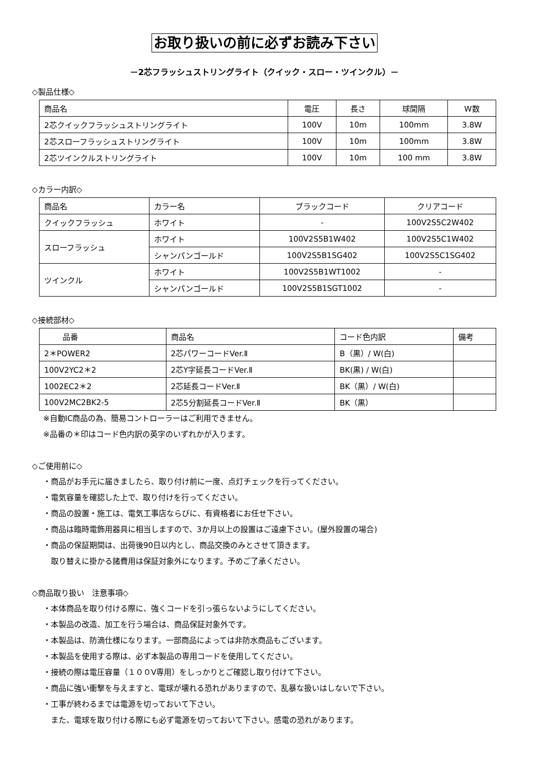お取り扱いの前に必ずお読み下さい
－2芯フラッシュストリングライト（クイック・スロー・ツインクル）－
◇製品仕様◇
| 商品名 | 電圧 | 長さ | 球間隔 | W数 |
| --- | --- | --- | --- | --- |
| 2芯クイックフラッシュストリングライト | 100V | 10m | 100mm | 3.8W |
| 2芯スローフラッシュストリングライト | 100V | 10m | 100mm | 3.8W |
| 2芯ツインクルストリングライト | 100V | 10m | 100 mm | 3.8W |
◇カラー内訳◇
| 商品名 | カラー名 | ブラックコード | クリアコード |
| --- | --- | --- | --- |
| クイックフラッシュ | ホワイト | - | 100V2S5C2W402 |
| スローフラッシュ | ホワイト | 100V2S5B1W402 | 100V2S5C1W402 |
| | シャンパンゴールド | 100V2S5B1SG402 | 100V2S5C1SG402 |
| ツインクル | ホワイト | 100V2S5B1WT1002 | - |
| | シャンパンゴールド | 100V2S5B1SGT1002 | - |
◇接続部材◇
| 品番 | 商品名 | コード色内訳 | 備考 |
| --- | --- | --- | --- |
| 2＊POWER2 | 2芯パワーコードVer.Ⅱ | B（黒）/ W(白) | |
| 100V2YC2＊2 | 2芯Y字延長コードVer.Ⅱ | BK(黒) / W(白) | |
| 1002EC2＊2 | 2芯延長コードVer.Ⅱ | BK（黒）/ W(白) | |
| 100V2MC2BK2-5 | 2芯5分割延長コードVer.Ⅱ | BK（黒） | |
※自動IC商品の為、簡易コントローラーはご利用できません。
※品番の＊印はコード色内訳の英字のいずれかが入ります。
◇ご使用前に◇
・商品がお手元に届きましたら、取り付け前に一度、点灯チェックを行ってください。
・電気容量を確認した上で、取り付けを行ってください。
・商品の設置・施工は、電気工事店ならびに、有資格者にお任せ下さい。
・商品は臨時電飾用器具に相当しますので、3か月以上の設置はご遠慮下さい。(屋外設置の場合)
・商品の保証期間は、出荷後90日以内とし、商品交換のみとさせて頂きます。
　取り替えに掛かる諸費用は保証対象外になります。予めご了承ください。
◇商品取り扱い　注意事項◇
・本体商品を取り付ける際に、強くコードを引っ張らないようにしてください。
・本製品の改造、加工を行う場合は、商品保証対象外です。
・本製品は、防滴仕様になります。一部商品によっては非防水商品もございます。
・本製品を使用する際は、必ず本製品の専用コードを使用してください。
・接続の際は電圧容量（１００V専用）をしっかりとご確認し取り付けて下さい。
・商品に強い衝撃を与えますと、電球が壊れる恐れがありますので、乱暴な扱いはしないで下さい。
・工事が終わるまでは電源を切っておいて下さい。
　また、電球を取り付ける際にも必ず電源を切っておいて下さい。感電の恐れがあります。